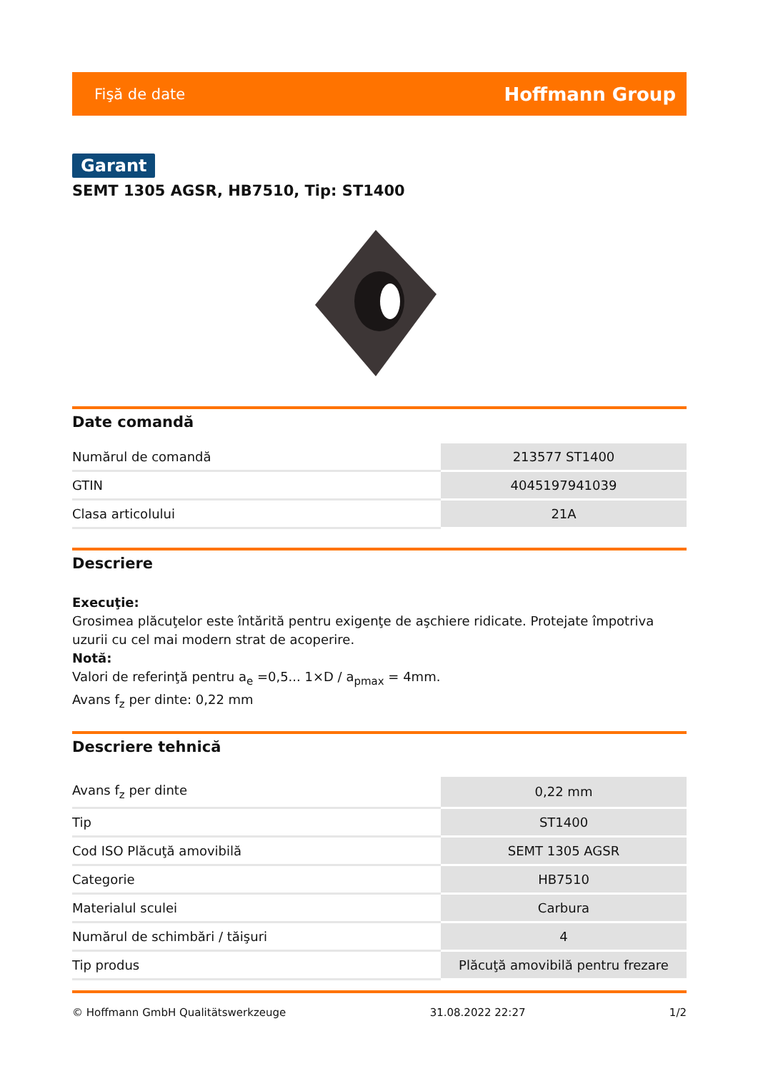Fişă de date Hoffmann Group
Garant
SEMT 1305 AGSR, HB7510, Tip: ST1400
Date comandă
| Numărul de comandă | 213577 ST1400 |
| GTIN | 4045197941039 |
| Clasa articolului | 21A |
Descriere
Execuţie:
Grosimea plăcuţelor este întărită pentru exigenţe de aşchiere ridicate. Protejate împotriva uzurii cu cel mai modern strat de acoperire.
Notă:
Valori de referinţă pentru a<sub>e</sub> =0,5... 1×D / a<sub>pmax</sub> = 4mm.
Avans f<sub>z</sub> per dinte: 0,22 mm
Descriere tehnică
| Avans f<sub>z</sub> per dinte | 0,22 mm |
| Tip | ST1400 |
| Cod ISO Plăcuţă amovibilă | SEMT 1305 AGSR |
| Categorie | HB7510 |
| Materialul sculei | Carbura |
| Numărul de schimbări / tăişuri | 4 |
| Tip produs | Plăcuţă amovibilă pentru frezare |
© Hoffmann GmbH Qualitätswerkzeuge 31.08.2022 22:27 1/2